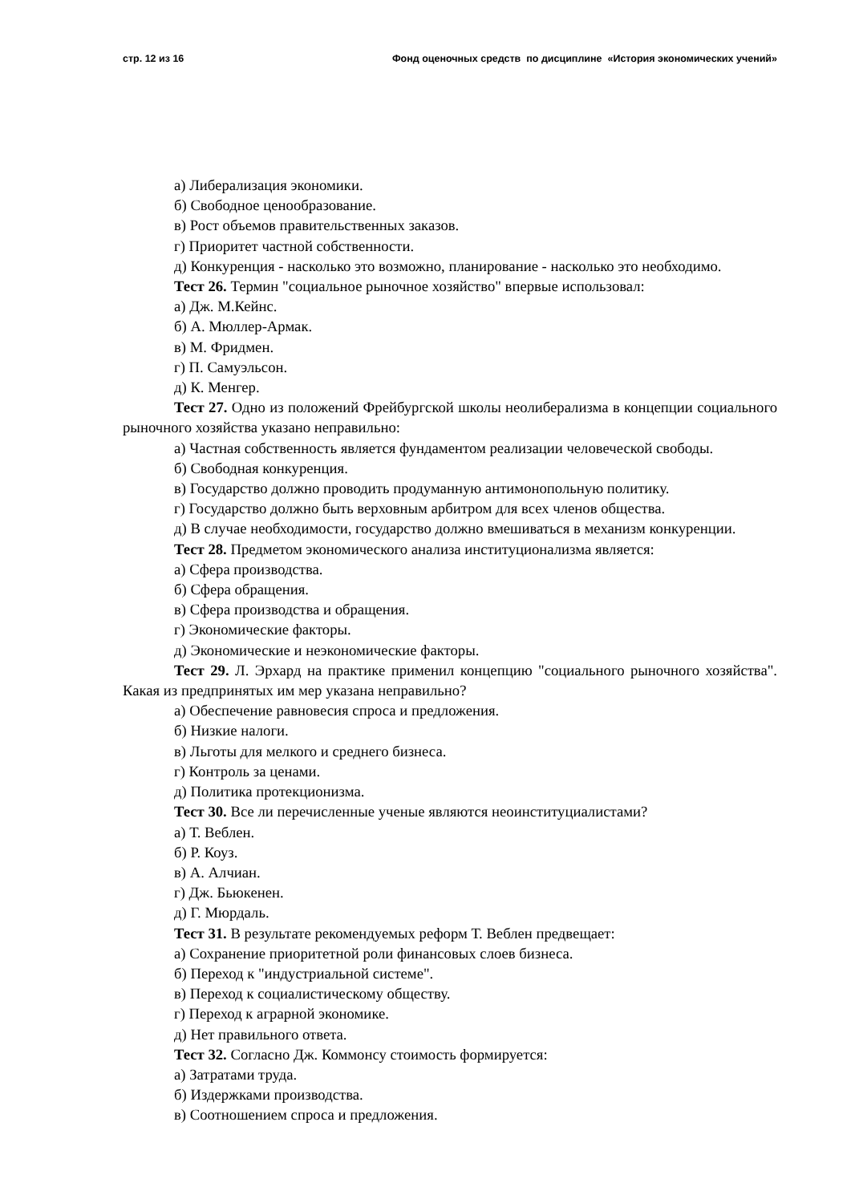стр. 12 из 16 Фонд оценочных средств по дисциплине «История экономических учений»
а) Либерализация экономики.
б) Свободное ценообразование.
в) Рост объемов правительственных заказов.
г) Приоритет частной собственности.
д) Конкуренция - насколько это возможно, планирование - насколько это необходимо.
Тест 26. Термин "социальное рыночное хозяйство" впервые использовал:
а) Дж. М.Кейнс.
б) А. Мюллер-Армак.
в) М. Фридмен.
г) П. Самуэльсон.
д) К. Менгер.
Тест 27. Одно из положений Фрейбургской школы неолиберализма в концепции социального рыночного хозяйства указано неправильно:
а) Частная собственность является фундаментом реализации человеческой свободы.
б) Свободная конкуренция.
в) Государство должно проводить продуманную антимонопольную политику.
г) Государство должно быть верховным арбитром для всех членов общества.
д) В случае необходимости, государство должно вмешиваться в механизм конкуренции.
Тест 28. Предметом экономического анализа институционализма является:
а) Сфера производства.
б) Сфера обращения.
в) Сфера производства и обращения.
г) Экономические факторы.
д) Экономические и неэкономические факторы.
Тест 29. Л. Эрхард на практике применил концепцию "социального рыночного хозяйства". Какая из предпринятых им мер указана неправильно?
а) Обеспечение равновесия спроса и предложения.
б) Низкие налоги.
в) Льготы для мелкого и среднего бизнеса.
г) Контроль за ценами.
д) Политика протекционизма.
Тест 30. Все ли перечисленные ученые являются неоинституциалистами?
а) Т. Веблен.
б) Р. Коуз.
в) А. Алчиан.
г) Дж. Бьюкенен.
д) Г. Мюрдаль.
Тест 31. В результате рекомендуемых реформ Т. Веблен предвещает:
а) Сохранение приоритетной роли финансовых слоев бизнеса.
б) Переход к "индустриальной системе".
в) Переход к социалистическому обществу.
г) Переход к аграрной экономике.
д) Нет правильного ответа.
Тест 32. Согласно Дж. Коммонсу стоимость формируется:
а) Затратами труда.
б) Издержками производства.
в) Соотношением спроса и предложения.